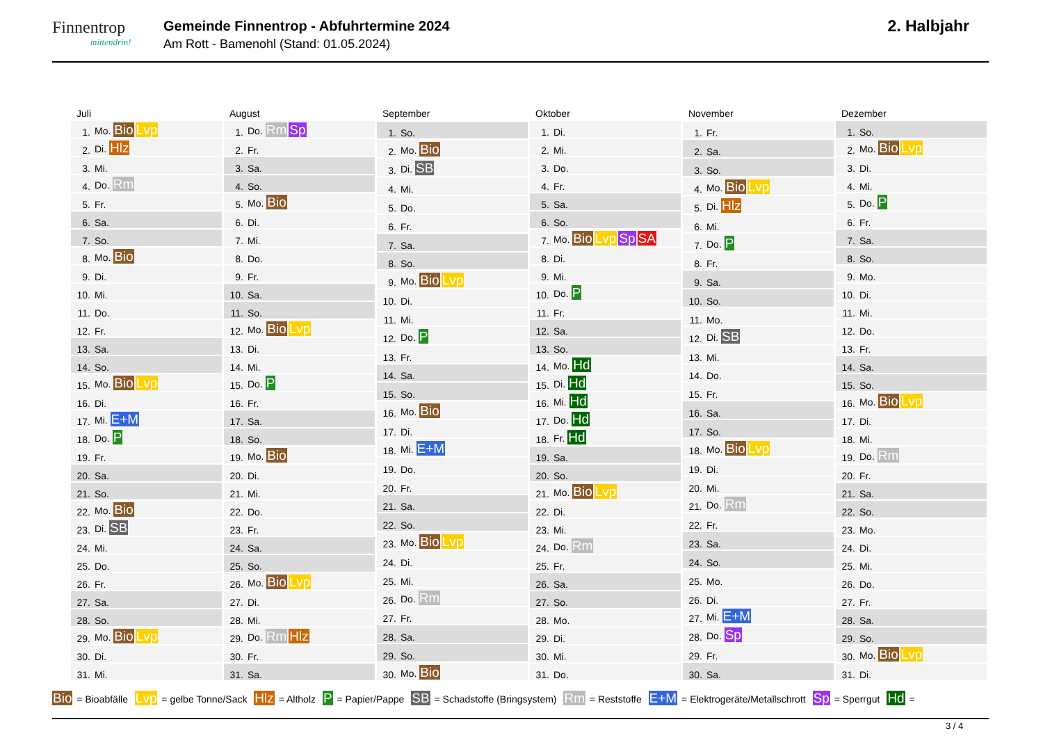Finnentrop
mittendrin!
Gemeinde Finnentrop - Abfuhrtermine 2024
Am Rott - Bamenohl (Stand: 01.05.2024)
2. Halbjahr
| Juli | |
| --- | --- |
| 1. | Mo. Bio Lvp |
| 2. | Di. Hlz |
| 3. | Mi. |
| 4. | Do. Rm |
| 5. | Fr. |
| 6. | Sa. |
| 7. | So. |
| 8. | Mo. Bio |
| 9. | Di. |
| 10. | Mi. |
| 11. | Do. |
| 12. | Fr. |
| 13. | Sa. |
| 14. | So. |
| 15. | Mo. Bio Lvp |
| 16. | Di. |
| 17. | Mi. E+M |
| 18. | Do. P |
| 19. | Fr. |
| 20. | Sa. |
| 21. | So. |
| 22. | Mo. Bio |
| 23. | Di. SB |
| 24. | Mi. |
| 25. | Do. |
| 26. | Fr. |
| 27. | Sa. |
| 28. | So. |
| 29. | Mo. Bio Lvp |
| 30. | Di. |
| 31. | Mi. |
| August | |
| --- | --- |
| 1. | Do. Rm Sp |
| 2. | Fr. |
| 3. | Sa. |
| 4. | So. |
| 5. | Mo. Bio |
| 6. | Di. |
| 7. | Mi. |
| 8. | Do. |
| 9. | Fr. |
| 10. | Sa. |
| 11. | So. |
| 12. | Mo. Bio Lvp |
| 13. | Di. |
| 14. | Mi. |
| 15. | Do. P |
| 16. | Fr. |
| 17. | Sa. |
| 18. | So. |
| 19. | Mo. Bio |
| 20. | Di. |
| 21. | Mi. |
| 22. | Do. |
| 23. | Fr. |
| 24. | Sa. |
| 25. | So. |
| 26. | Mo. Bio Lvp |
| 27. | Di. |
| 28. | Mi. |
| 29. | Do. Rm Hlz |
| 30. | Fr. |
| 31. | Sa. |
| September | |
| --- | --- |
| 1. | So. |
| 2. | Mo. Bio |
| 3. | Di. SB |
| 4. | Mi. |
| 5. | Do. |
| 6. | Fr. |
| 7. | Sa. |
| 8. | So. |
| 9. | Mo. Bio Lvp |
| 10. | Di. |
| 11. | Mi. |
| 12. | Do. P |
| 13. | Fr. |
| 14. | Sa. |
| 15. | So. |
| 16. | Mo. Bio |
| 17. | Di. |
| 18. | Mi. E+M |
| 19. | Do. |
| 20. | Fr. |
| 21. | Sa. |
| 22. | So. |
| 23. | Mo. Bio Lvp |
| 24. | Di. |
| 25. | Mi. |
| 26. | Do. Rm |
| 27. | Fr. |
| 28. | Sa. |
| 29. | So. |
| 30. | Mo. Bio |
| Oktober | |
| --- | --- |
| 1. | Di. |
| 2. | Mi. |
| 3. | Do. |
| 4. | Fr. |
| 5. | Sa. |
| 6. | So. |
| 7. | Mo. Bio Lvp Sp SA |
| 8. | Di. |
| 9. | Mi. |
| 10. | Do. P |
| 11. | Fr. |
| 12. | Sa. |
| 13. | So. |
| 14. | Mo. Hd |
| 15. | Di. Hd |
| 16. | Mi. Hd |
| 17. | Do. Hd |
| 18. | Fr. Hd |
| 19. | Sa. |
| 20. | So. |
| 21. | Mo. Bio Lvp |
| 22. | Di. |
| 23. | Mi. |
| 24. | Do. Rm |
| 25. | Fr. |
| 26. | Sa. |
| 27. | So. |
| 28. | Mo. |
| 29. | Di. |
| 30. | Mi. |
| 31. | Do. |
| November | |
| --- | --- |
| 1. | Fr. |
| 2. | Sa. |
| 3. | So. |
| 4. | Mo. Bio Lvp |
| 5. | Di. Hlz |
| 6. | Mi. |
| 7. | Do. P |
| 8. | Fr. |
| 9. | Sa. |
| 10. | So. |
| 11. | Mo. |
| 12. | Di. SB |
| 13. | Mi. |
| 14. | Do. |
| 15. | Fr. |
| 16. | Sa. |
| 17. | So. |
| 18. | Mo. Bio Lvp |
| 19. | Di. |
| 20. | Mi. |
| 21. | Do. Rm |
| 22. | Fr. |
| 23. | Sa. |
| 24. | So. |
| 25. | Mo. |
| 26. | Di. |
| 27. | Mi. E+M |
| 28. | Do. Sp |
| 29. | Fr. |
| 30. | Sa. |
| Dezember | |
| --- | --- |
| 1. | So. |
| 2. | Mo. Bio Lvp |
| 3. | Di. |
| 4. | Mi. |
| 5. | Do. P |
| 6. | Fr. |
| 7. | Sa. |
| 8. | So. |
| 9. | Mo. |
| 10. | Di. |
| 11. | Mi. |
| 12. | Do. |
| 13. | Fr. |
| 14. | Sa. |
| 15. | So. |
| 16. | Mo. Bio Lvp |
| 17. | Di. |
| 18. | Mi. |
| 19. | Do. Rm |
| 20. | Fr. |
| 21. | Sa. |
| 22. | So. |
| 23. | Mo. |
| 24. | Di. |
| 25. | Mi. |
| 26. | Do. |
| 27. | Fr. |
| 28. | Sa. |
| 29. | So. |
| 30. | Mo. Bio Lvp |
| 31. | Di. |
Bio = Bioabfälle Lvp = gelbe Tonne/Sack Hlz = Altholz P = Papier/Pappe SB = Schadstoffe (Bringsystem) Rm = Reststoffe E+M = Elektrogeräte/Metallschrott Sp = Sperrgut Hd =
3 / 4